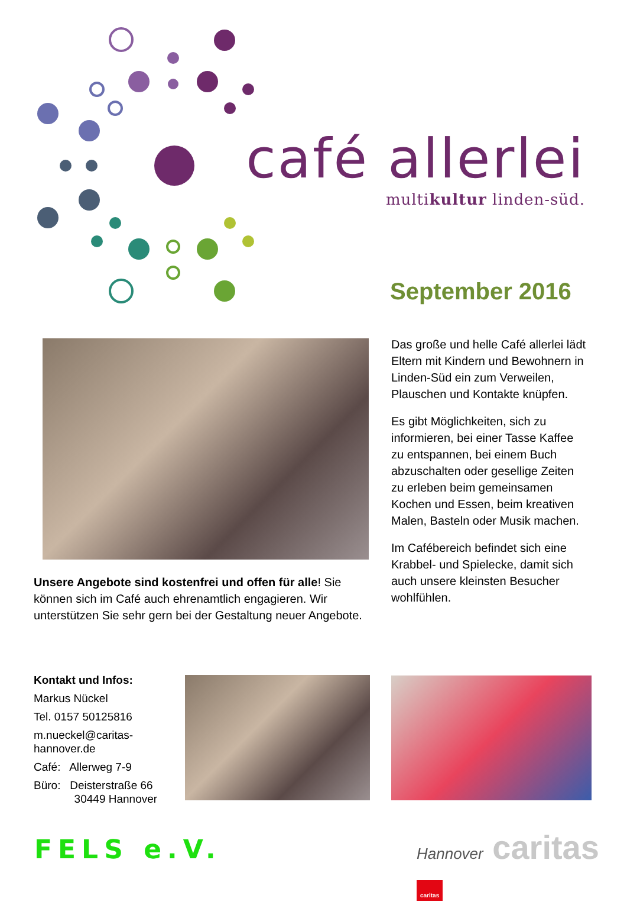café allerlei
multikultur linden-süd.
September 2016
Das große und helle Café allerlei lädt Eltern mit Kindern und Bewohnern in Linden-Süd ein zum Verweilen, Plauschen und Kontakte knüpfen.
Es gibt Möglichkeiten, sich zu informieren, bei einer Tasse Kaffee zu entspannen, bei einem Buch abzuschalten oder gesellige Zeiten zu erleben beim gemeinsamen Kochen und Essen, beim kreativen Malen, Basteln oder Musik machen.
Im Cafébereich befindet sich eine Krabbel- und Spielecke, damit sich auch unsere kleinsten Besucher wohlfühlen.
Unsere Angebote sind kostenfrei und offen für alle! Sie können sich im Café auch ehrenamtlich engagieren. Wir unterstützen Sie sehr gern bei der Gestaltung neuer Angebote.
Kontakt und Infos:
Markus Nückel
Tel. 0157 50125816
m.nueckel@caritas-hannover.de
Café: Allerweg 7-9
Büro: Deisterstraße 66
30449 Hannover
FELS e.V. Hannover caritas caritas